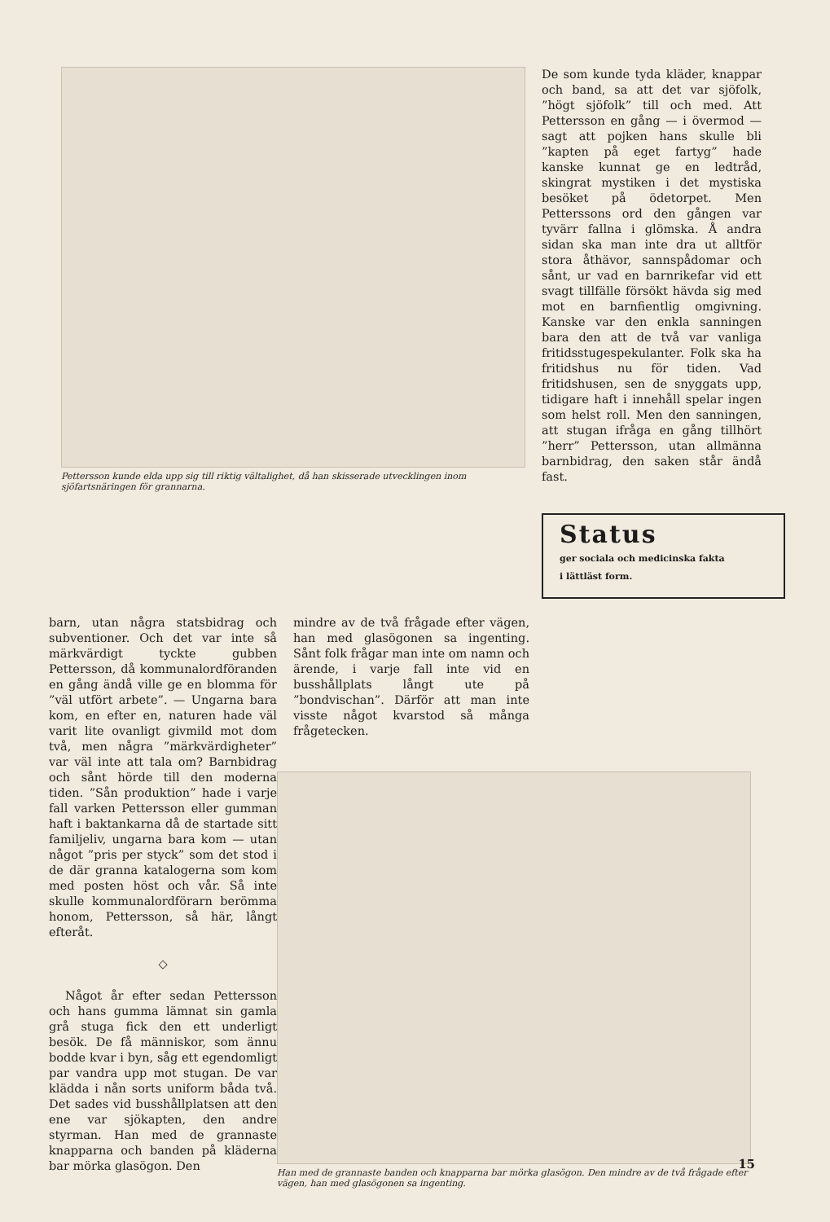Pettersson kunde elda upp sig till riktig vältalighet, då han skisserade utvecklingen inom sjöfartsnäringen för grannarna.
De som kunde tyda kläder, knappar och band, sa att det var sjöfolk, ”högt sjöfolk” till och med. Att Pettersson en gång — i övermod — sagt att pojken hans skulle bli ”kapten på eget fartyg” hade kanske kunnat ge en ledtråd, skingrat mystiken i det mystiska besöket på ödetorpet. Men Petterssons ord den gången var tyvärr fallna i glömska. Å andra sidan ska man inte dra ut alltför stora åthävor, sannspådomar och sånt, ur vad en barnrikefar vid ett svagt tillfälle försökt hävda sig med mot en barnfientlig omgivning. Kanske var den enkla sanningen bara den att de två var vanliga fritidsstugespekulanter. Folk ska ha fritidshus nu för tiden. Vad fritidshusen, sen de snyggats upp, tidigare haft i innehåll spelar ingen som helst roll. Men den sanningen, att stugan ifråga en gång tillhört ”herr” Pettersson, utan allmänna barnbidrag, den saken står ändå fast.
Status
ger sociala och medicinska fakta
i lättläst form.
barn, utan några statsbidrag och subventioner. Och det var inte så märkvärdigt tyckte gubben Pettersson, då kommunalordföranden en gång ändå ville ge en blomma för ”väl utfört arbete”. — Ungarna bara kom, en efter en, naturen hade väl varit lite ovanligt givmild mot dom två, men några ”märkvärdigheter” var väl inte att tala om? Barnbidrag och sånt hörde till den moderna tiden. ”Sån produktion” hade i varje fall varken Pettersson eller gumman haft i baktankarna då de startade sitt familjeliv, ungarna bara kom — utan något ”pris per styck” som det stod i de där granna katalogerna som kom med posten höst och vår. Så inte skulle kommunalordförarn berömma honom, Pettersson, så här, långt efteråt.
◇
Något år efter sedan Pettersson och hans gumma lämnat sin gamla grå stuga fick den ett underligt besök. De få människor, som ännu bodde kvar i byn, såg ett egendomligt par vandra upp mot stugan. De var klädda i nån sorts uniform båda två. Det sades vid busshållplatsen att den ene var sjökapten, den andre styrman. Han med de grannaste knapparna och banden på kläderna bar mörka glasögon. Den
mindre av de två frågade efter vägen, han med glasögonen sa ingenting. Sånt folk frågar man inte om namn och ärende, i varje fall inte vid en busshållplats långt ute på ”bondvischan”. Därför att man inte visste något kvarstod så många frågetecken.
Han med de grannaste banden och knapparna bar mörka glasögon. Den mindre av de två frågade efter vägen, han med glasögonen sa ingenting.
15